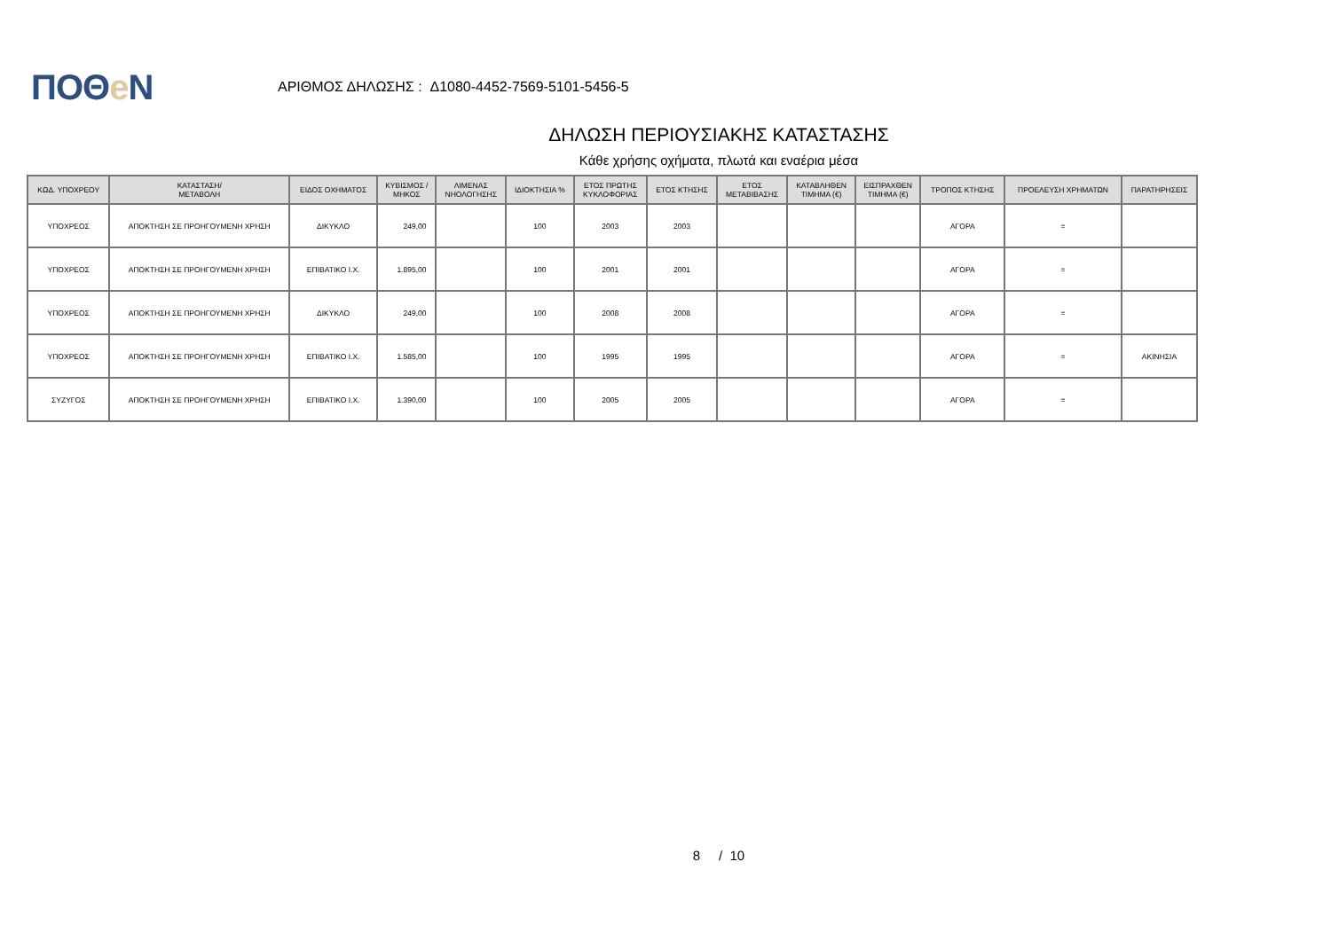ΠΟΘe Ν
ΑΡΙΘΜΟΣ ΔΗΛΩΣΗΣ : Δ1080-4452-7569-5101-5456-5
ΔΗΛΩΣΗ ΠΕΡΙΟΥΣΙΑΚΗΣ ΚΑΤΑΣΤΑΣΗΣ
Κάθε χρήσης οχήματα, πλωτά και εναέρια μέσα
| ΚΩΔ. ΥΠΟΧΡΕΟΥ | ΚΑΤΑΣΤΑΣΗ/ ΜΕΤΑΒΟΛΗ | ΕΙΔΟΣ ΟΧΗΜΑΤΟΣ | ΚΥΒΙΣΜΟΣ / ΜΗΚΟΣ | ΛΙΜΕΝΑΣ ΝΗΟΛΟΓΗΣΗΣ | ΙΔΙΟΚΤΗΣΙΑ % | ΕΤΟΣ ΠΡΩΤΗΣ ΚΥΚΛΟΦΟΡΙΑΣ | ΕΤΟΣ ΚΤΗΣΗΣ | ΕΤΟΣ ΜΕΤΑΒΙΒΑΣΗΣ | ΚΑΤΑΒΛΗΘΕΝ ΤΙΜΗΜΑ (€) | ΕΙΣΠΡΑΧΘΕΝ ΤΙΜΗΜΑ (€) | ΤΡΟΠΟΣ ΚΤΗΣΗΣ | ΠΡΟΕΛΕΥΣΗ ΧΡΗΜΑΤΩΝ | ΠΑΡΑΤΗΡΗΣΕΙΣ |
| --- | --- | --- | --- | --- | --- | --- | --- | --- | --- | --- | --- | --- | --- |
| ΥΠΟΧΡΕΟΣ | ΑΠΟΚΤΗΣΗ ΣΕ ΠΡΟΗΓΟΥΜΕΝΗ ΧΡΗΣΗ | ΔΙΚΥΚΛΟ | 249,00 | | 100 | 2003 | 2003 | | | | ΑΓΟΡΑ | = | |
| ΥΠΟΧΡΕΟΣ | ΑΠΟΚΤΗΣΗ ΣΕ ΠΡΟΗΓΟΥΜΕΝΗ ΧΡΗΣΗ | ΕΠΙΒΑΤΙΚΟ Ι.Χ. | 1.895,00 | | 100 | 2001 | 2001 | | | | ΑΓΟΡΑ | = | |
| ΥΠΟΧΡΕΟΣ | ΑΠΟΚΤΗΣΗ ΣΕ ΠΡΟΗΓΟΥΜΕΝΗ ΧΡΗΣΗ | ΔΙΚΥΚΛΟ | 249,00 | | 100 | 2008 | 2008 | | | | ΑΓΟΡΑ | = | |
| ΥΠΟΧΡΕΟΣ | ΑΠΟΚΤΗΣΗ ΣΕ ΠΡΟΗΓΟΥΜΕΝΗ ΧΡΗΣΗ | ΕΠΙΒΑΤΙΚΟ Ι.Χ. | 1.585,00 | | 100 | 1995 | 1995 | | | | ΑΓΟΡΑ | = | ΑΚΙΝΗΣΙΑ |
| ΣΥΖΥΓΟΣ | ΑΠΟΚΤΗΣΗ ΣΕ ΠΡΟΗΓΟΥΜΕΝΗ ΧΡΗΣΗ | ΕΠΙΒΑΤΙΚΟ Ι.Χ. | 1.390,00 | | 100 | 2005 | 2005 | | | | ΑΓΟΡΑ | = | |
8 / 10